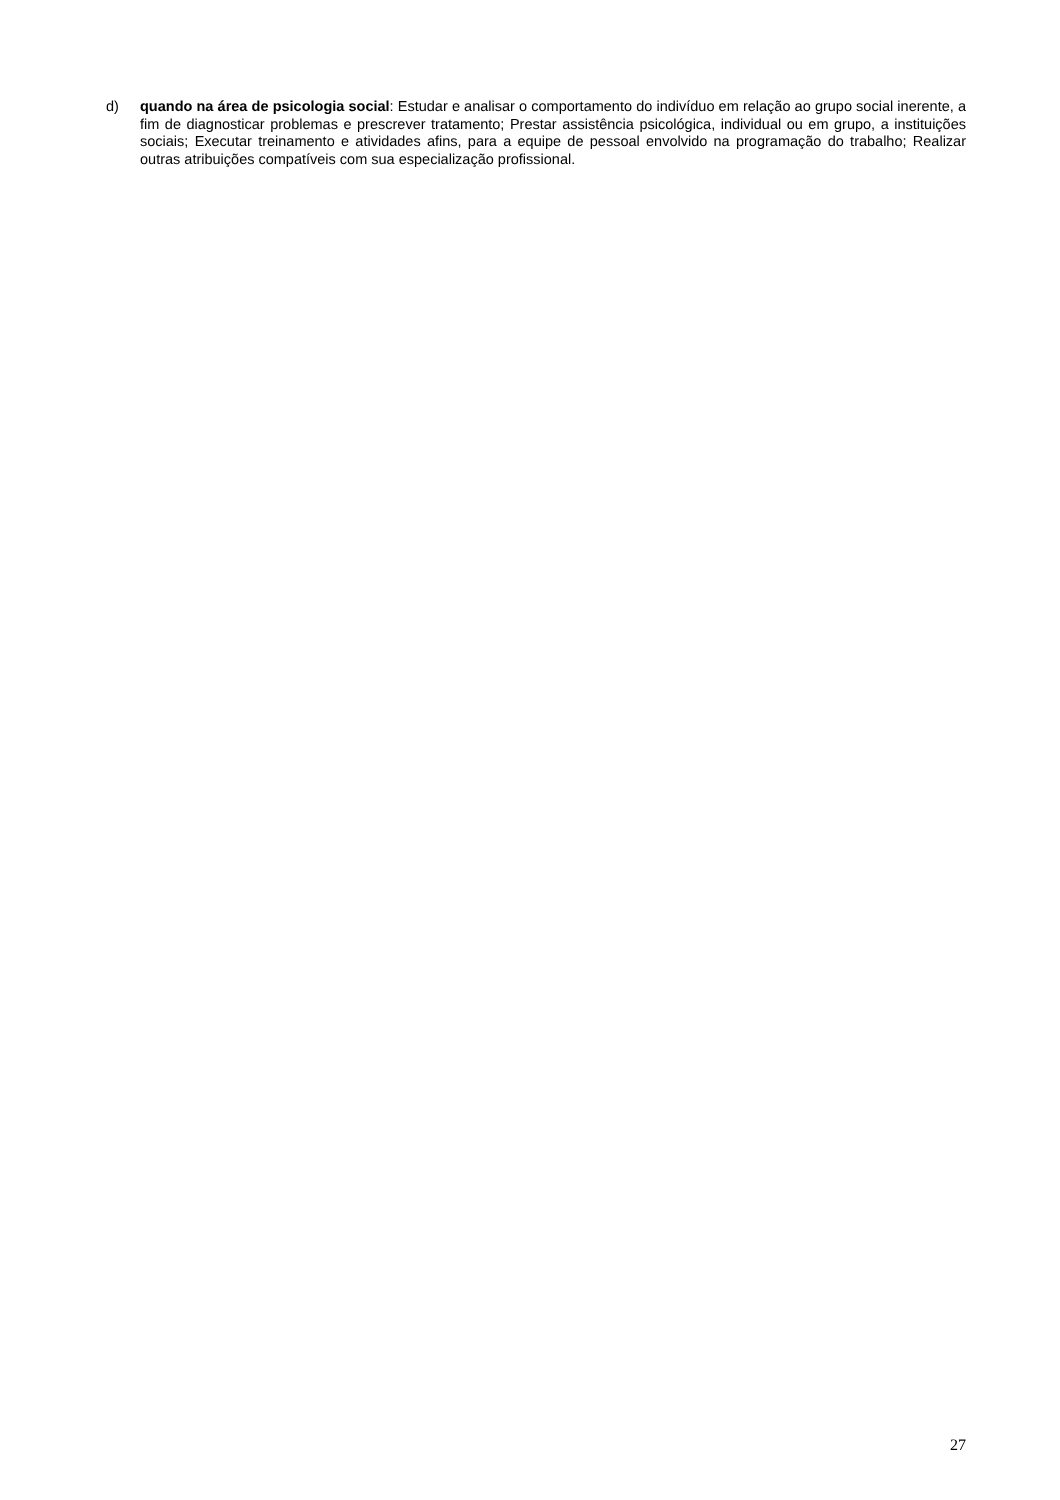d) quando na área de psicologia social: Estudar e analisar o comportamento do indivíduo em relação ao grupo social inerente, a fim de diagnosticar problemas e prescrever tratamento; Prestar assistência psicológica, individual ou em grupo, a instituições sociais; Executar treinamento e atividades afins, para a equipe de pessoal envolvido na programação do trabalho; Realizar outras atribuições compatíveis com sua especialização profissional.
27